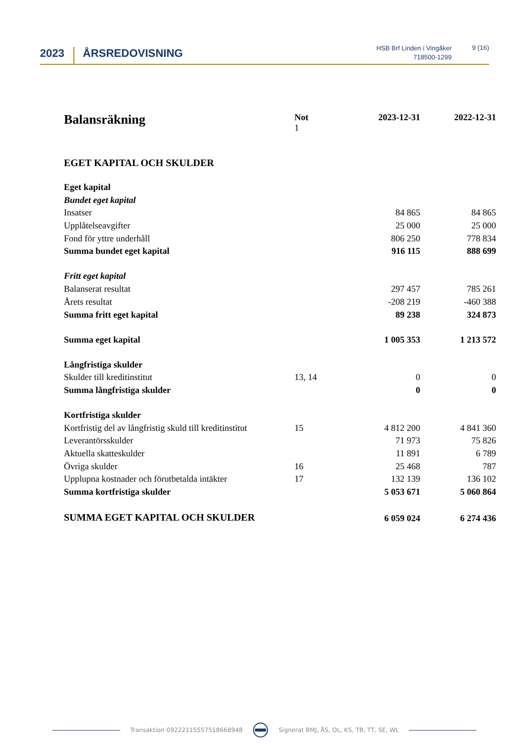2023 ÅRSREDOVISNING
HSB Brf Linden i Vingåker
718500-1299
9 (16)
| Balansräkning | Not 1 | 2023-12-31 | 2022-12-31 |
| EGET KAPITAL OCH SKULDER | | | |
| Eget kapital | | | |
| Bundet eget kapital | | | |
| Insatser | | 84 865 | 84 865 |
| Upplåtelseavgifter | | 25 000 | 25 000 |
| Fond för yttre underhåll | | 806 250 | 778 834 |
| Summa bundet eget kapital | | 916 115 | 888 699 |
| Fritt eget kapital | | | |
| Balanserat resultat | | 297 457 | 785 261 |
| Årets resultat | | -208 219 | -460 388 |
| Summa fritt eget kapital | | 89 238 | 324 873 |
| Summa eget kapital | | 1 005 353 | 1 213 572 |
| Långfristiga skulder | | | |
| Skulder till kreditinstitut | 13, 14 | 0 | 0 |
| Summa långfristiga skulder | | 0 | 0 |
| Kortfristiga skulder | | | |
| Kortfristig del av långfristig skuld till kreditinstitut | 15 | 4 812 200 | 4 841 360 |
| Leverantörsskulder | | 71 973 | 75 826 |
| Aktuella skatteskulder | | 11 891 | 6 789 |
| Övriga skulder | 16 | 25 468 | 787 |
| Upplupna kostnader och förutbetalda intäkter | 17 | 132 139 | 136 102 |
| Summa kortfristiga skulder | | 5 053 671 | 5 060 864 |
| SUMMA EGET KAPITAL OCH SKULDER | | 6 059 024 | 6 274 436 |
Transaktion 09222115557518668948 Signerat BMJ, ÅS, OL, KS, TB, TT, SE, WL